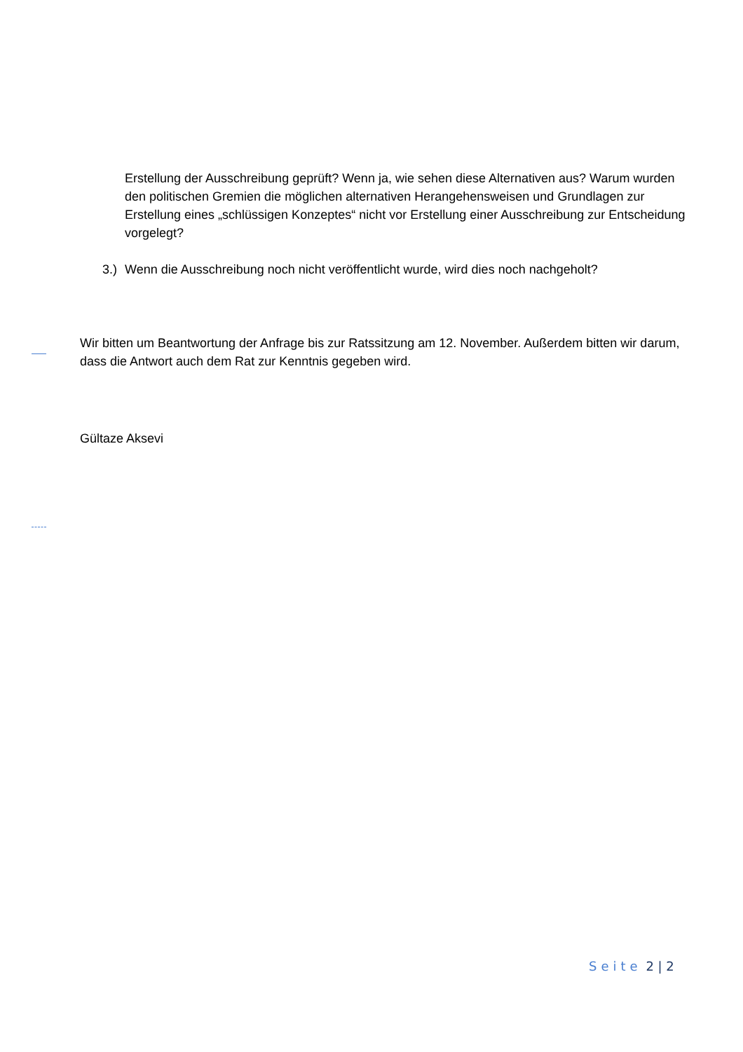Erstellung der Ausschreibung geprüft? Wenn ja, wie sehen diese Alternativen aus? Warum wurden den politischen Gremien die möglichen alternativen Herangehensweisen und Grundlagen zur Erstellung eines „schlüssigen Konzeptes“ nicht vor Erstellung einer Ausschreibung zur Entscheidung vorgelegt?
3.) Wenn die Ausschreibung noch nicht veröffentlicht wurde, wird dies noch nachgeholt?
Wir bitten um Beantwortung der Anfrage bis zur Ratssitzung am 12. November. Außerdem bitten wir darum, dass die Antwort auch dem Rat zur Kenntnis gegeben wird.
Gültaze Aksevi
Seite 2 | 2